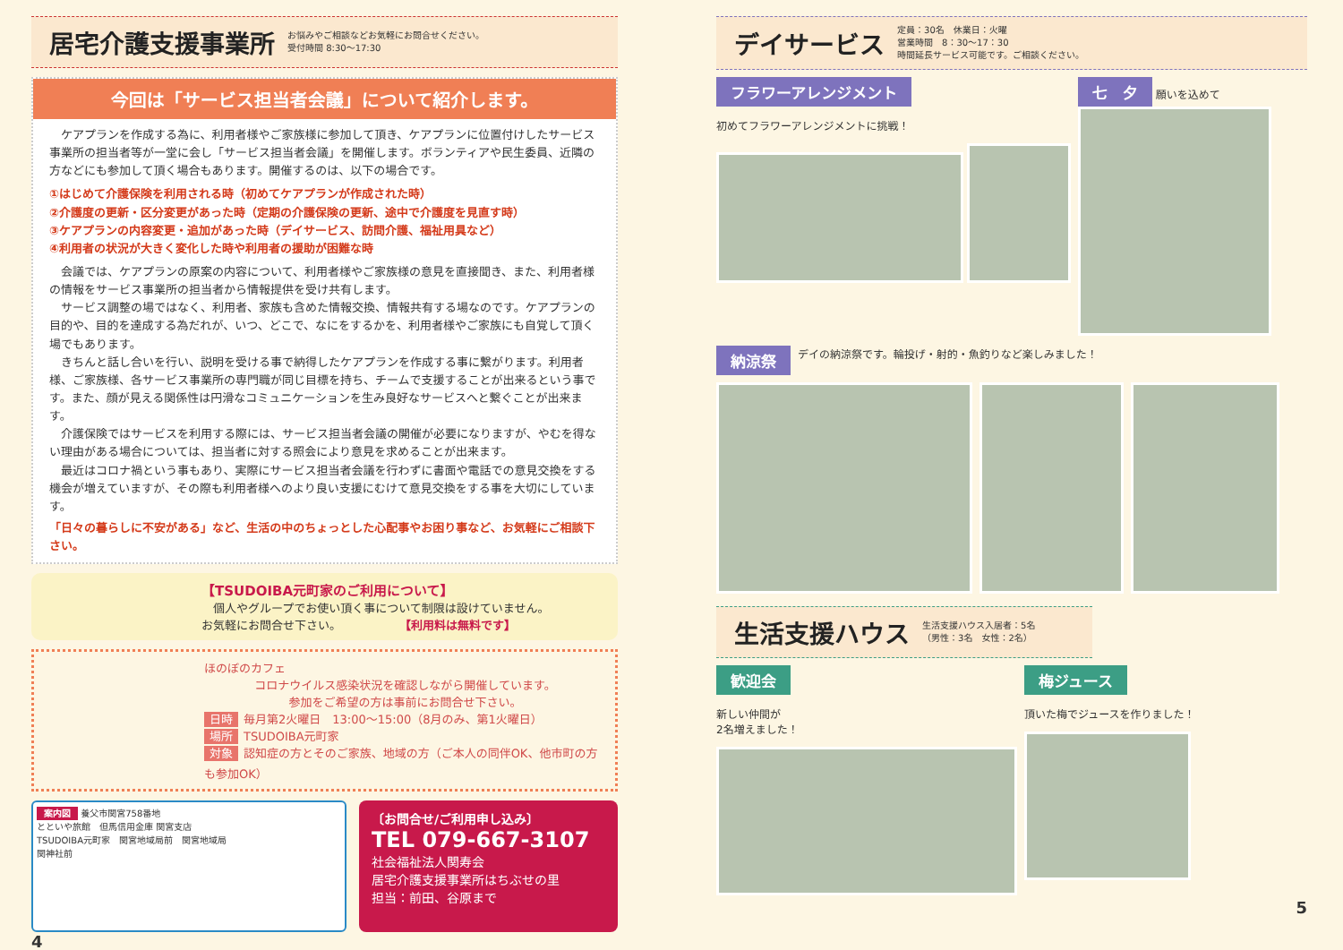居宅介護支援事業所
お悩みやご相談などお気軽にお問合せください。
受付時間 8:30〜17:30
今回は「サービス担当者会議」について紹介します。
　ケアプランを作成する為に、利用者様やご家族様に参加して頂き、ケアプランに位置付けしたサービス事業所の担当者等が一堂に会し「サービス担当者会議」を開催します。ボランティアや民生委員、近隣の方などにも参加して頂く場合もあります。開催するのは、以下の場合です。
①はじめて介護保険を利用される時（初めてケアプランが作成された時）
②介護度の更新・区分変更があった時（定期の介護保険の更新、途中で介護度を見直す時）
③ケアプランの内容変更・追加があった時（デイサービス、訪問介護、福祉用具など）
④利用者の状況が大きく変化した時や利用者の援助が困難な時
　会議では、ケアプランの原案の内容について、利用者様やご家族様の意見を直接聞き、また、利用者様の情報をサービス事業所の担当者から情報提供を受け共有します。
　サービス調整の場ではなく、利用者、家族も含めた情報交換、情報共有する場なのです。ケアプランの目的や、目的を達成する為だれが、いつ、どこで、なにをするかを、利用者様やご家族にも自覚して頂く場でもあります。
　きちんと話し合いを行い、説明を受ける事で納得したケアプランを作成する事に繋がります。利用者様、ご家族様、各サービス事業所の専門職が同じ目標を持ち、チームで支援することが出来るという事です。また、顔が見える関係性は円滑なコミュニケーションを生み良好なサービスへと繋ぐことが出来ます。
　介護保険ではサービスを利用する際には、サービス担当者会議の開催が必要になりますが、やむを得ない理由がある場合については、担当者に対する照会により意見を求めることが出来ます。
　最近はコロナ禍という事もあり、実際にサービス担当者会議を行わずに書面や電話での意見交換をする機会が増えていますが、その際も利用者様へのより良い支援にむけて意見交換をする事を大切にしています。
「日々の暮らしに不安がある」など、生活の中のちょっとした心配事やお困り事など、お気軽にご相談下さい。
【TSUDOIBA元町家のご利用について】
　個人やグループでお使い頂く事について制限は設けていません。
お気軽にお問合せ下さい。　　　　　　【利用料は無料です】
ほのぼのカフェ
コロナウイルス感染状況を確認しながら開催しています。
参加をご希望の方は事前にお問合せ下さい。
日時 毎月第2火曜日　13:00〜15:00（8月のみ、第1火曜日）
場所 TSUDOIBA元町家
対象 認知症の方とそのご家族、地域の方（ご本人の同伴OK、他市町の方も参加OK）
案内図 養父市関宮758番地
とといや旅館　但馬信用金庫 関宮支店
TSUDOIBA元町家　関宮地域局前　関宮地域局
関神社前
〔お問合せ/ご利用申し込み〕
TEL 079-667-3107
社会福祉法人関寿会
居宅介護支援事業所はちぶせの里
担当：前田、谷原まで
4
デイサービス
定員：30名　休業日：火曜
営業時間　8：30〜17：30
時間延長サービス可能です。ご相談ください。
フラワーアレンジメント
初めてフラワーアレンジメントに挑戦！
七　夕 願いを込めて
納涼祭 デイの納涼祭です。輪投げ・射的・魚釣りなど楽しみました！
生活支援ハウス
生活支援ハウス入居者：5名
（男性：3名　女性：2名）
歓迎会
新しい仲間が
2名増えました！
梅ジュース
頂いた梅でジュースを作りました！
5